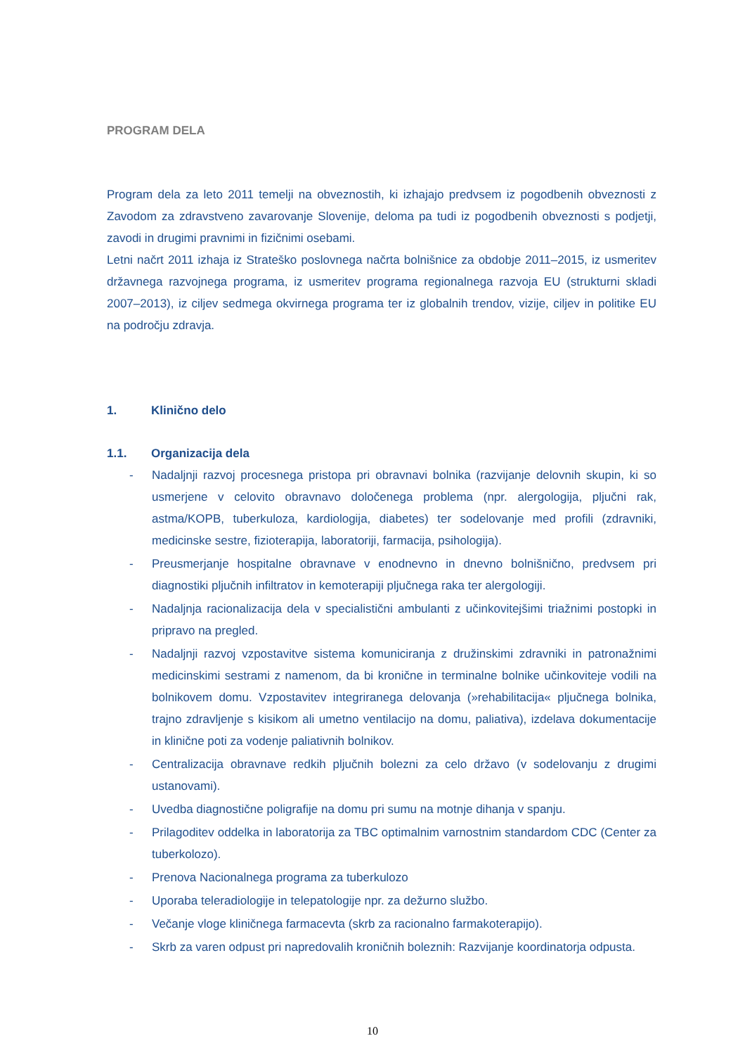PROGRAM DELA
Program dela za leto 2011 temelji na obveznostih, ki izhajajo predvsem iz pogodbenih obveznosti z Zavodom za zdravstveno zavarovanje Slovenije, deloma pa tudi iz pogodbenih obveznosti s podjetji, zavodi in drugimi pravnimi in fizičnimi osebami.
Letni načrt 2011 izhaja iz Strateško poslovnega načrta bolnišnice za obdobje 2011–2015, iz usmeritev državnega razvojnega programa, iz usmeritev programa regionalnega razvoja EU (strukturni skladi 2007–2013), iz ciljev sedmega okvirnega programa ter iz globalnih trendov, vizije, ciljev in politike EU na področju zdravja.
1. Klinično delo
1.1. Organizacija dela
- Nadaljnji razvoj procesnega pristopa pri obravnavi bolnika (razvijanje delovnih skupin, ki so usmerjene v celovito obravnavo določenega problema (npr. alergologija, pljučni rak, astma/KOPB, tuberkuloza, kardiologija, diabetes) ter sodelovanje med profili (zdravniki, medicinske sestre, fizioterapija, laboratoriji, farmacija, psihologija).
- Preusmerjanje hospitalne obravnave v enodnevno in dnevno bolnišnično, predvsem pri diagnostiki pljučnih infiltratov in kemoterapiji pljučnega raka ter alergologiji.
- Nadaljnja racionalizacija dela v specialistični ambulanti z učinkovitejšimi triažnimi postopki in pripravo na pregled.
- Nadaljnji razvoj vzpostavitve sistema komuniciranja z družinskimi zdravniki in patronažnimi medicinskimi sestrami z namenom, da bi kronične in terminalne bolnike učinkoviteje vodili na bolnikovem domu. Vzpostavitev integriranega delovanja (»rehabilitacija« pljučnega bolnika, trajno zdravljenje s kisikom ali umetno ventilacijo na domu, paliativa), izdelava dokumentacije in klinične poti za vodenje paliativnih bolnikov.
- Centralizacija obravnave redkih pljučnih bolezni za celo državo (v sodelovanju z drugimi ustanovami).
- Uvedba diagnostične poligrafije na domu pri sumu na motnje dihanja v spanju.
- Prilagoditev oddelka in laboratorija za TBC optimalnim varnostnim standardom CDC (Center za tuberkolozo).
- Prenova Nacionalnega programa za tuberkulozo
- Uporaba teleradiologije in telepatologije npr. za dežurno službo.
- Večanje vloge kliničnega farmacevta (skrb za racionalno farmakoterapijo).
- Skrb za varen odpust pri napredovalih kroničnih boleznih: Razvijanje koordinatorja odpusta.
10